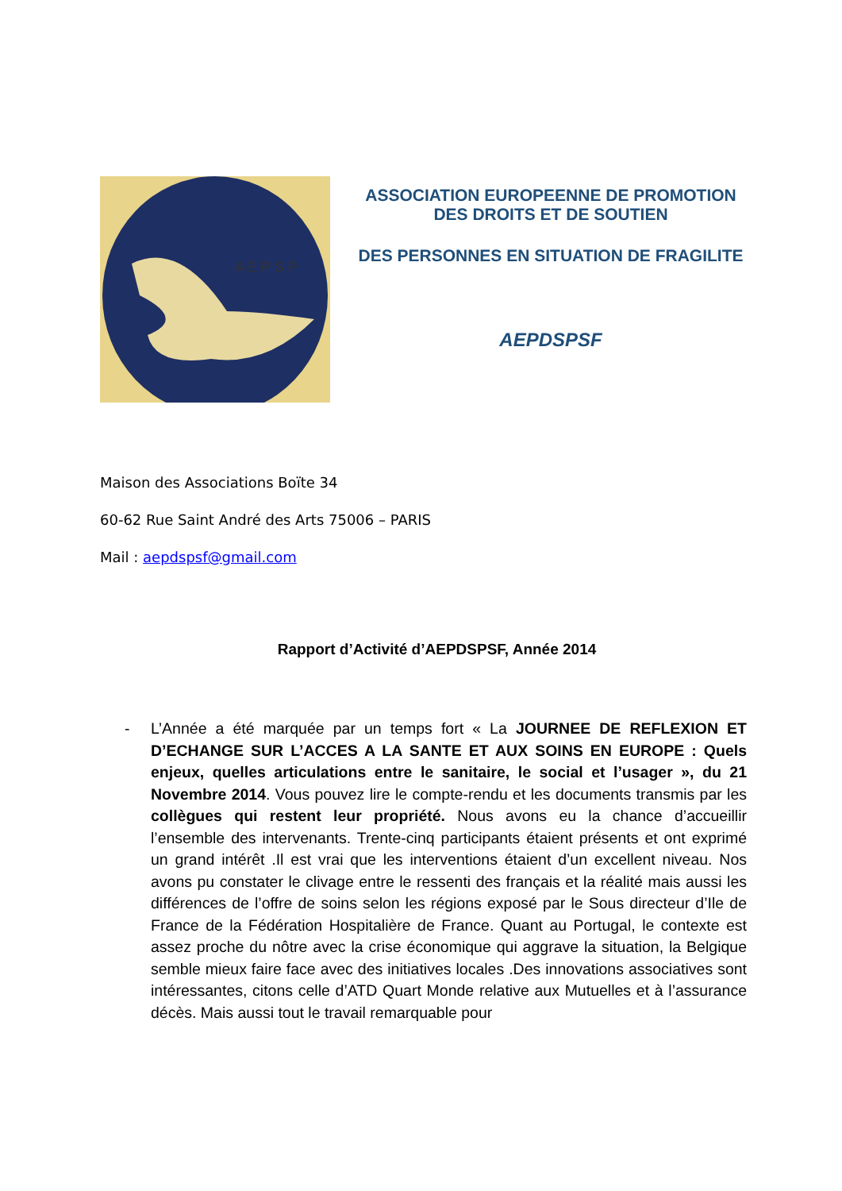A E P S P
ASSOCIATION EUROPEENNE DE PROMOTION
DES DROITS ET DE SOUTIEN
DES PERSONNES EN SITUATION DE FRAGILITE
AEPDSPSF
Maison des Associations Boïte 34
60-62 Rue Saint André des Arts 75006 – PARIS
Mail : aepdspsf@gmail.com
Rapport d’Activité d’AEPDSPSF, Année 2014
- L’Année a été marquée par un temps fort « La JOURNEE DE REFLEXION ET D’ECHANGE SUR L’ACCES A LA SANTE ET AUX SOINS EN EUROPE : Quels enjeux, quelles articulations entre le sanitaire, le social et l’usager », du 21 Novembre 2014. Vous pouvez lire le compte-rendu et les documents transmis par les collègues qui restent leur propriété. Nous avons eu la chance d’accueillir l’ensemble des intervenants. Trente-cinq participants étaient présents et ont exprimé un grand intérêt .Il est vrai que les interventions étaient d’un excellent niveau. Nos avons pu constater le clivage entre le ressenti des français et la réalité mais aussi les différences de l’offre de soins selon les régions exposé par le Sous directeur d’Ile de France de la Fédération Hospitalière de France. Quant au Portugal, le contexte est assez proche du nôtre avec la crise économique qui aggrave la situation, la Belgique semble mieux faire face avec des initiatives locales .Des innovations associatives sont intéressantes, citons celle d’ATD Quart Monde relative aux Mutuelles et à l’assurance décès. Mais aussi tout le travail remarquable pour